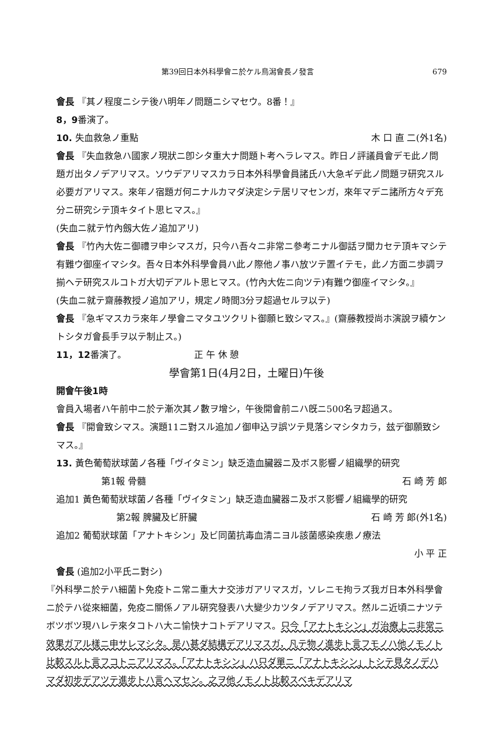第39回日本外科學會ニ於ケル鳥潟會長ノ發言 679
會長 『其ノ程度ニシテ後ハ明年ノ問題ニシマセウ。8番！』
8，9番演了。
10. 失血救急ノ重點 木 口 直 二(外1名)
會長 『失血救急ハ國家ノ現狀ニ卽シタ重大ナ問題ト考ヘラレマス。昨日ノ評議員會デモ此ノ問題ガ出タノデアリマス。ソウデアリマスカラ日本外科學會員諸氏ハ大急ギデ此ノ問題ヲ研究スル必要ガアリマス。來年ノ宿題ガ何ニナルカマダ決定シテ居リマセンガ，來年マデニ諸所方々デ充分ニ研究シテ頂キタイト思ヒマス。』
(失血ニ就テ竹內劔大佐ノ追加アリ)
會長 『竹內大佐ニ御禮ヲ申シマスガ，只今ハ吾々ニ非常ニ參考ニナル御話ヲ聞カセテ頂キマシテ有難ウ御座イマシタ。吾々日本外科學會員ハ此ノ際他ノ事ハ放ツテ置イテモ，此ノ方面ニ歩調ヲ揃ヘテ研究スルコトガ大切デアルト思ヒマス。(竹內大佐ニ向ツテ)有難ウ御座イマシタ。』
(失血ニ就テ齋藤教授ノ追加アリ，規定ノ時間3分ヲ超過セルヲ以テ)
會長 『急ギマスカラ來年ノ學會ニマタユツクリト御願ヒ致シマス。』(齋藤教授尚ホ演說ヲ續ケントシタガ會長手ヲ以テ制止ス。)
11，12番演了。　　　　　　　　正 午 休 憩
學會第1日(4月2日，土曜日)午後
開會午後1時
會員入場者ハ午前中ニ於テ漸次其ノ數ヲ增シ，午後開會前ニハ旣ニ500名ヲ超過ス。
會長 『開會致シマス。演題11ニ對スル追加ノ御申込ヲ誤ツテ見落シマシタカラ，玆デ御願致シマス。』
13. 黃色葡萄狀球菌ノ各種「ヴイタミン」缺乏造血臟器ニ及ボス影響ノ組織學的研究
第1報 骨髓 石 崎 芳 郞
追加1 黃色葡萄狀球菌ノ各種「ヴイタミン」缺乏造血臟器ニ及ボス影響ノ組織學的研究
第2報 脾臟及ビ肝臟 石 崎 芳 郞(外1名)
追加2 葡萄狀球菌「アナトキシン」及ビ同菌抗毒血淸ニヨル該菌感染疾患ノ療法
小 平 正
會長 (追加2小平氏ニ對シ)
『外科學ニ於テハ細菌ト免疫トニ常ニ重大ナ交涉ガアリマスガ，ソレニモ拘ラズ我ガ日本外科學會ニ於テハ從來細菌，免疫ニ關係ノアル硏究發表ハ大變少カツタノデアリマス。然ルニ近頃ニナツテボツボツ現ハレテ來タコトハ大ニ愉快ナコトデアリマス。只今「アナトキシン」ガ治療上ニ非常ニ效果ガアル樣ニ申サレマシタ。是ハ甚ダ結構デアリマスガ，凡テ物ノ進歩ト言フモノハ他ノモノト比較スルト言フコトニアリマス。「アナトキシン」ハ只ダ單ニ「アナトキシン」トシテ見タノデハマダ初步デアツテ進步トハ言ヘマセン。之ヲ他ノモノト比較スベキデアリマ